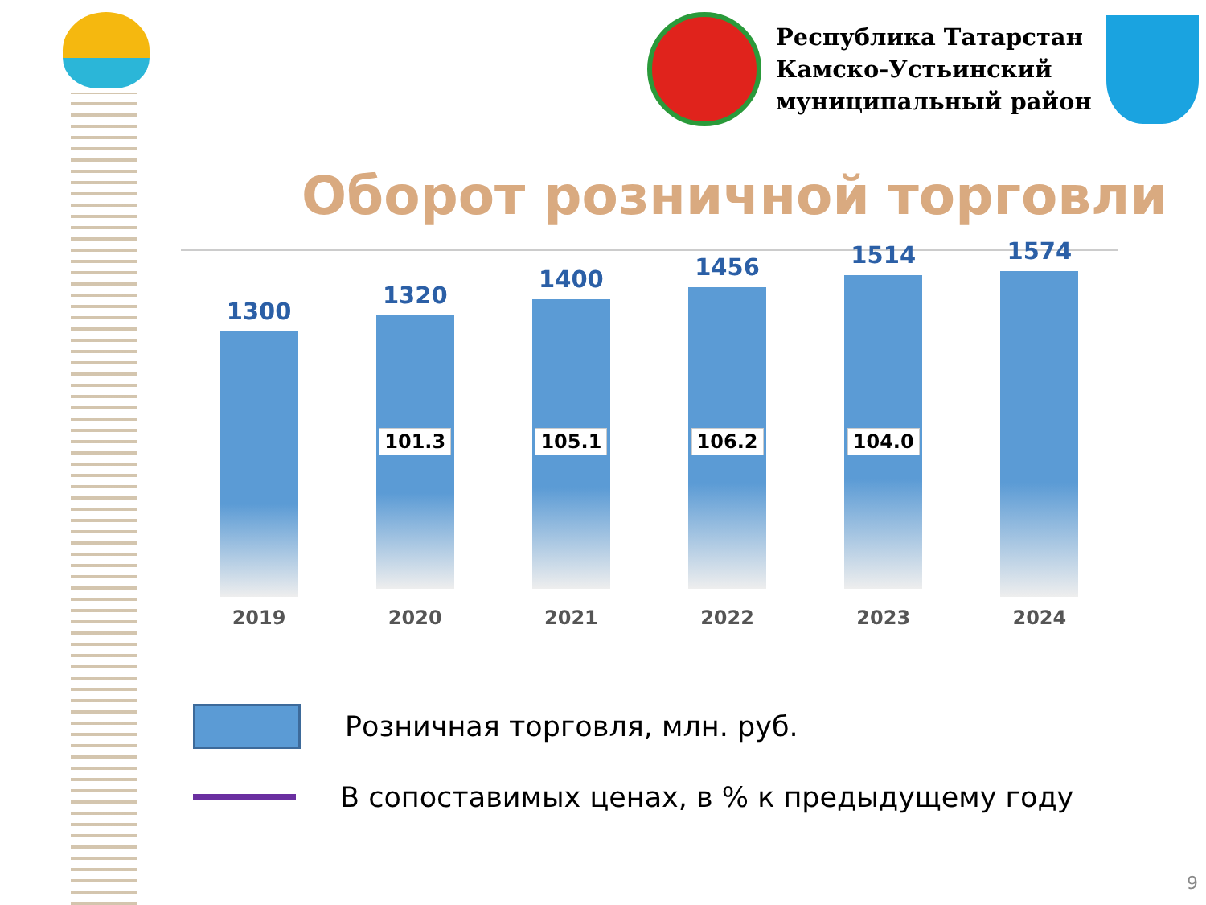Республика Татарстан
Камско-Устьинский
муниципальный район
Оборот розничной торговли
1300
2019
1320
101.3
2020
1400
105.1
2021
1456
106.2
2022
1514
104.0
2023
1574
2024
Розничная торговля, млн. руб.
В сопоставимых ценах, в % к предыдущему году
9